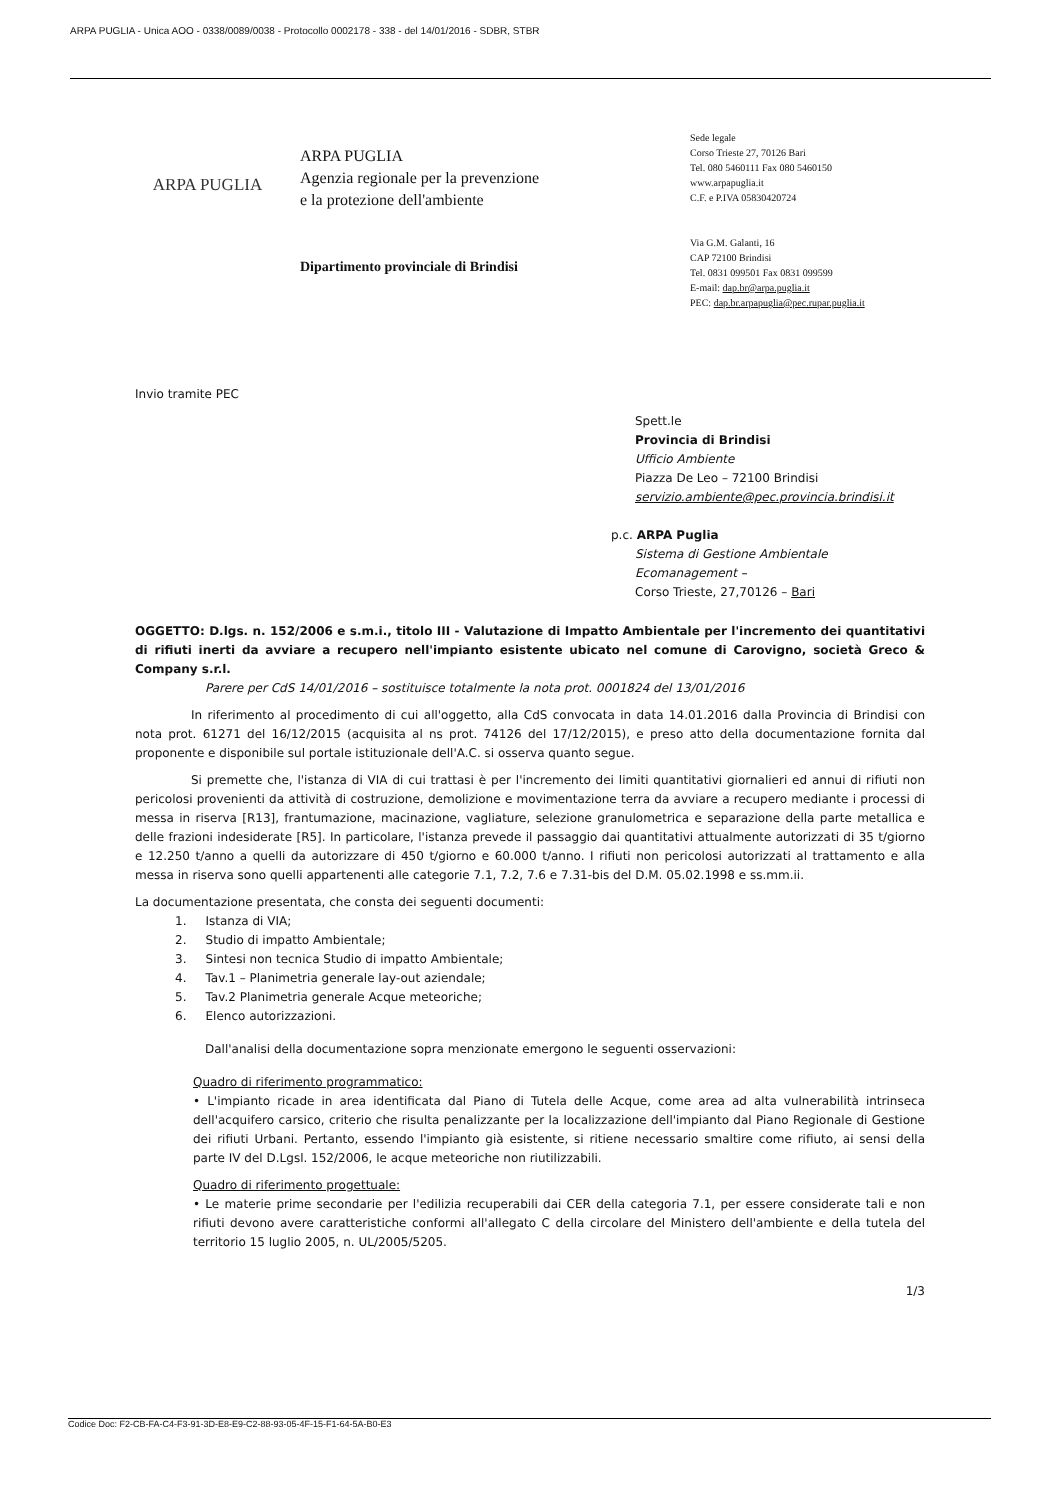ARPA PUGLIA - Unica AOO - 0338/0089/0038 - Protocollo 0002178 - 338 - del 14/01/2016 - SDBR, STBR
ARPA PUGLIA
ARPA PUGLIA
Agenzia regionale per la prevenzione
e la protezione dell'ambiente
Dipartimento provinciale di Brindisi
Sede legale
Corso Trieste 27, 70126 Bari
Tel. 080 5460111 Fax 080 5460150
www.arpapuglia.it
C.F. e P.IVA 05830420724
Via G.M. Galanti, 16
CAP 72100 Brindisi
Tel. 0831 099501 Fax 0831 099599
E-mail: dap.br@arpa.puglia.it
PEC: dap.br.arpapuglia@pec.rupar.puglia.it
Invio tramite PEC
Spett.le
Provincia di Brindisi
Ufficio Ambiente
Piazza De Leo – 72100 Brindisi
servizio.ambiente@pec.provincia.brindisi.it
p.c. ARPA Puglia
Sistema di Gestione Ambientale Ecomanagement –
Corso Trieste, 27,70126 – Bari
OGGETTO: D.lgs. n. 152/2006 e s.m.i., titolo III - Valutazione di Impatto Ambientale per l'incremento dei quantitativi di rifiuti inerti da avviare a recupero nell'impianto esistente ubicato nel comune di Carovigno, società Greco & Company s.r.l.
Parere per CdS 14/01/2016 – sostituisce totalmente la nota prot. 0001824 del 13/01/2016
In riferimento al procedimento di cui all'oggetto, alla CdS convocata in data 14.01.2016 dalla Provincia di Brindisi con nota prot. 61271 del 16/12/2015 (acquisita al ns prot. 74126 del 17/12/2015), e preso atto della documentazione fornita dal proponente e disponibile sul portale istituzionale dell'A.C. si osserva quanto segue.
Si premette che, l'istanza di VIA di cui trattasi è per l'incremento dei limiti quantitativi giornalieri ed annui di rifiuti non pericolosi provenienti da attività di costruzione, demolizione e movimentazione terra da avviare a recupero mediante i processi di messa in riserva [R13], frantumazione, macinazione, vagliature, selezione granulometrica e separazione della parte metallica e delle frazioni indesiderate [R5]. In particolare, l'istanza prevede il passaggio dai quantitativi attualmente autorizzati di 35 t/giorno e 12.250 t/anno a quelli da autorizzare di 450 t/giorno e 60.000 t/anno. I rifiuti non pericolosi autorizzati al trattamento e alla messa in riserva sono quelli appartenenti alle categorie 7.1, 7.2, 7.6 e 7.31-bis del D.M. 05.02.1998 e ss.mm.ii.
La documentazione presentata, che consta dei seguenti documenti:
1. Istanza di VIA;
2. Studio di impatto Ambientale;
3. Sintesi non tecnica Studio di impatto Ambientale;
4. Tav.1 – Planimetria generale lay-out aziendale;
5. Tav.2 Planimetria generale Acque meteoriche;
6. Elenco autorizzazioni.
Dall'analisi della documentazione sopra menzionate emergono le seguenti osservazioni:
Quadro di riferimento programmatico:
• L'impianto ricade in area identificata dal Piano di Tutela delle Acque, come area ad alta vulnerabilità intrinseca dell'acquifero carsico, criterio che risulta penalizzante per la localizzazione dell'impianto dal Piano Regionale di Gestione dei rifiuti Urbani. Pertanto, essendo l'impianto già esistente, si ritiene necessario smaltire come rifiuto, ai sensi della parte IV del D.Lgsl. 152/2006, le acque meteoriche non riutilizzabili.
Quadro di riferimento progettuale:
• Le materie prime secondarie per l'edilizia recuperabili dai CER della categoria 7.1, per essere considerate tali e non rifiuti devono avere caratteristiche conformi all'allegato C della circolare del Ministero dell'ambiente e della tutela del territorio 15 luglio 2005, n. UL/2005/5205.
1/3
Codice Doc: F2-CB-FA-C4-F3-91-3D-E8-E9-C2-88-93-05-4F-15-F1-64-5A-B0-E3